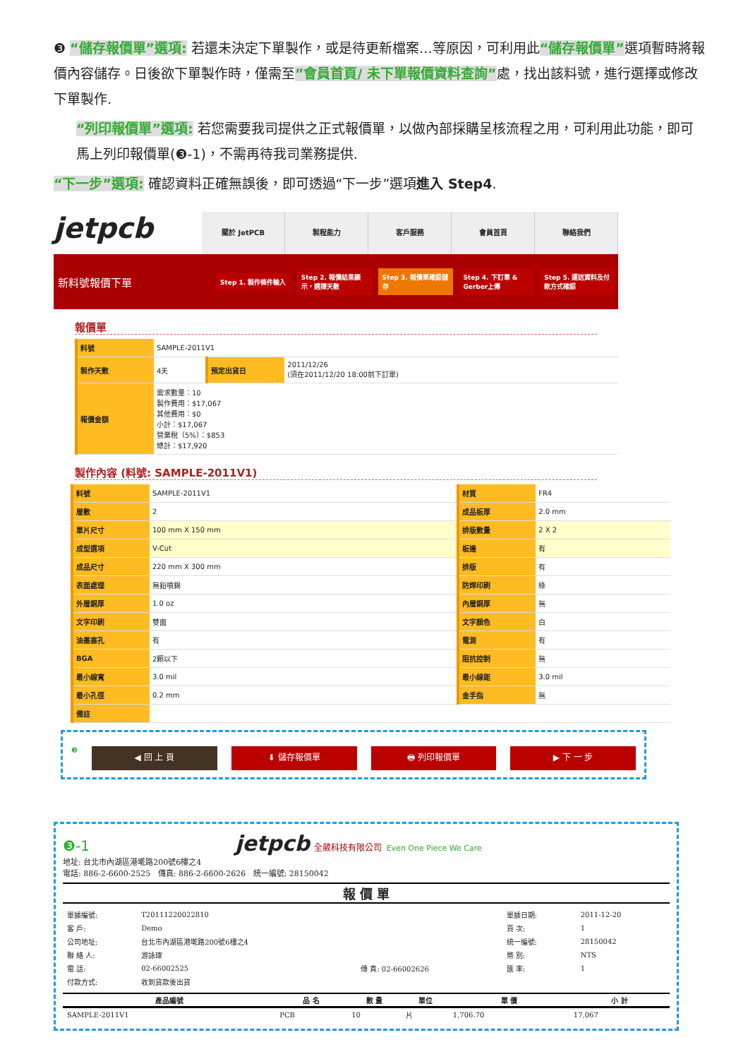❸ “儲存報價單”選項: 若還未決定下單製作，或是待更新檔案…等原因，可利用此“儲存報價單”選項暫時將報價內容儲存。日後欲下單製作時，僅需至”會員首頁/ 未下單報價資料查詢”處，找出該料號，進行選擇或修改下單製作.
“列印報價單”選項: 若您需要我司提供之正式報價單，以做內部採購呈核流程之用，可利用此功能，即可馬上列印報價單(❸-1)，不需再待我司業務提供.
“下一步”選項: 確認資料正確無誤後，即可透過“下一步”選項進入 Step4.
jetpcb
關於 JetPCB 製程能力 客戶服務 會員首頁 聯絡我們
新料號報價下單
Step 1. 製作條件輸入 Step 2. 報價結果顯示，選擇天數 Step 3. 報價單確認儲存 Step 4. 下訂單 & Gerber上傳 Step 5. 運送資料及付款方式確認
報價單
| 料號 | SAMPLE-2011V1 | | |
| 製作天數 | 4天 | 預定出貨日 | 2011/12/26 (須在2011/12/20 18:00前下訂單) |
| 報價金額 | 需求數量：10 製作費用：$17,067 其他費用：$0 小計：$17,067 營業稅（5%）：$853 總計：$17,920 | | |
製作內容 (料號: SAMPLE-2011V1)
| 料號 | SAMPLE-2011V1 | 材質 | FR4 |
| 層數 | 2 | 成品板厚 | 2.0 mm |
| 單片尺寸 | 100 mm X 150 mm | 排版數量 | 2 X 2 |
| 成型選項 | V-Cut | 板邊 | 有 |
| 成品尺寸 | 220 mm X 300 mm | 排版 | 有 |
| 表面處理 | 無鉛噴錫 | 防焊印刷 | 綠 |
| 外層銅厚 | 1.0 oz | 內層銅厚 | 無 |
| 文字印刷 | 雙面 | 文字顏色 | 白 |
| 油墨塞孔 | 有 | 電測 | 有 |
| BGA | 2顆以下 | 阻抗控制 | 無 |
| 最小線寬 | 3.0 mil | 最小線距 | 3.0 mil |
| 最小孔徑 | 0.2 mm | 金手指 | 無 |
| 備註 | | | |
❸
◀ 回 上 頁 ⬇ 儲存報價單 🖶 列印報價單 ▶ 下 一 步
❸-1 jetpcb 全葳科技有限公司 Even One Piece We Care
地址: 台北市內湖區港墘路200號6樓之4
電話: 886-2-6600-2525 傳真: 886-2-6600-2626 統一編號: 28150042
報 價 單
| 單據編號: | T20111220022810 | | 單據日期: | 2011-12-20 |
| 客 戶: | Demo | | 頁 次: | 1 |
| 公司地址: | 台北市內湖區港墘路200號6樓之4 | | 統一編號: | 28150042 |
| 聯 絡 人: | 游詠瑋 | | 幣 別: | NTS |
| 電 話: | 02-66002525 | 傳 真: 02-66002626 | 匯 率: | 1 |
| 付款方式: | 收到貨款後出貨 | | | |
| 產品編號 | 品 名 | 數 量 | 單位 | 單 價 | 小 計 |
| --- | --- | --- | --- | --- | --- |
| SAMPLE-2011V1 | PCB | 10 | 片 | 1,706.70 | 17,067 |